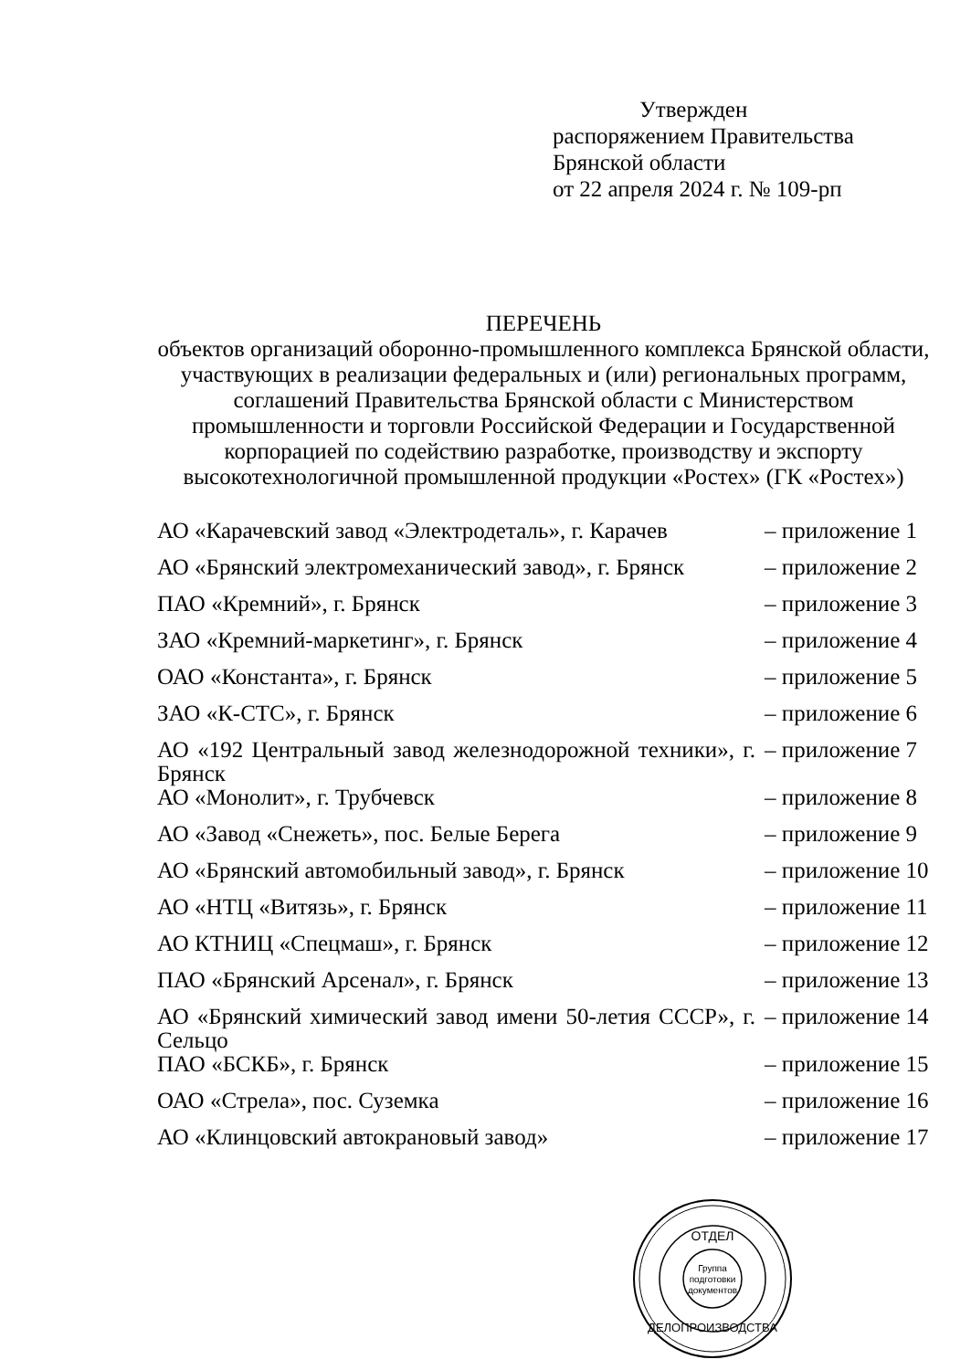Утвержден
распоряжением Правительства
Брянской области
от 22 апреля 2024 г. № 109-рп
ПЕРЕЧЕНЬ
объектов организаций оборонно-промышленного комплекса Брянской области, участвующих в реализации федеральных и (или) региональных программ, соглашений Правительства Брянской области с Министерством промышленности и торговли Российской Федерации и Государственной корпорацией по содействию разработке, производству и экспорту высокотехнологичной промышленной продукции «Ростех» (ГК «Ростех»)
| АО «Карачевский завод «Электродеталь», г. Карачев | – приложение 1 |
| АО «Брянский электромеханический завод», г. Брянск | – приложение 2 |
| ПАО «Кремний», г. Брянск | – приложение 3 |
| ЗАО «Кремний-маркетинг», г. Брянск | – приложение 4 |
| ОАО «Константа», г. Брянск | – приложение 5 |
| ЗАО «К-СТС», г. Брянск | – приложение 6 |
| АО «192 Центральный завод железнодорожной техники», г. Брянск | – приложение 7 |
| АО «Монолит», г. Трубчевск | – приложение 8 |
| АО «Завод «Снежеть», пос. Белые Берега | – приложение 9 |
| АО «Брянский автомобильный завод», г. Брянск | – приложение 10 |
| АО «НТЦ «Витязь», г. Брянск | – приложение 11 |
| АО КТНИЦ «Спецмаш», г. Брянск | – приложение 12 |
| ПАО «Брянский Арсенал», г. Брянск | – приложение 13 |
| АО «Брянский химический завод имени 50-летия СССР», г. Сельцо | – приложение 14 |
| ПАО «БСКБ», г. Брянск | – приложение 15 |
| ОАО «Стрела», пос. Суземка | – приложение 16 |
| АО «Клинцовский автокрановый завод» | – приложение 17 |
Группа
подготовки
документов
ОТДЕЛ
ДЕЛОПРОИЗВОДСТВА